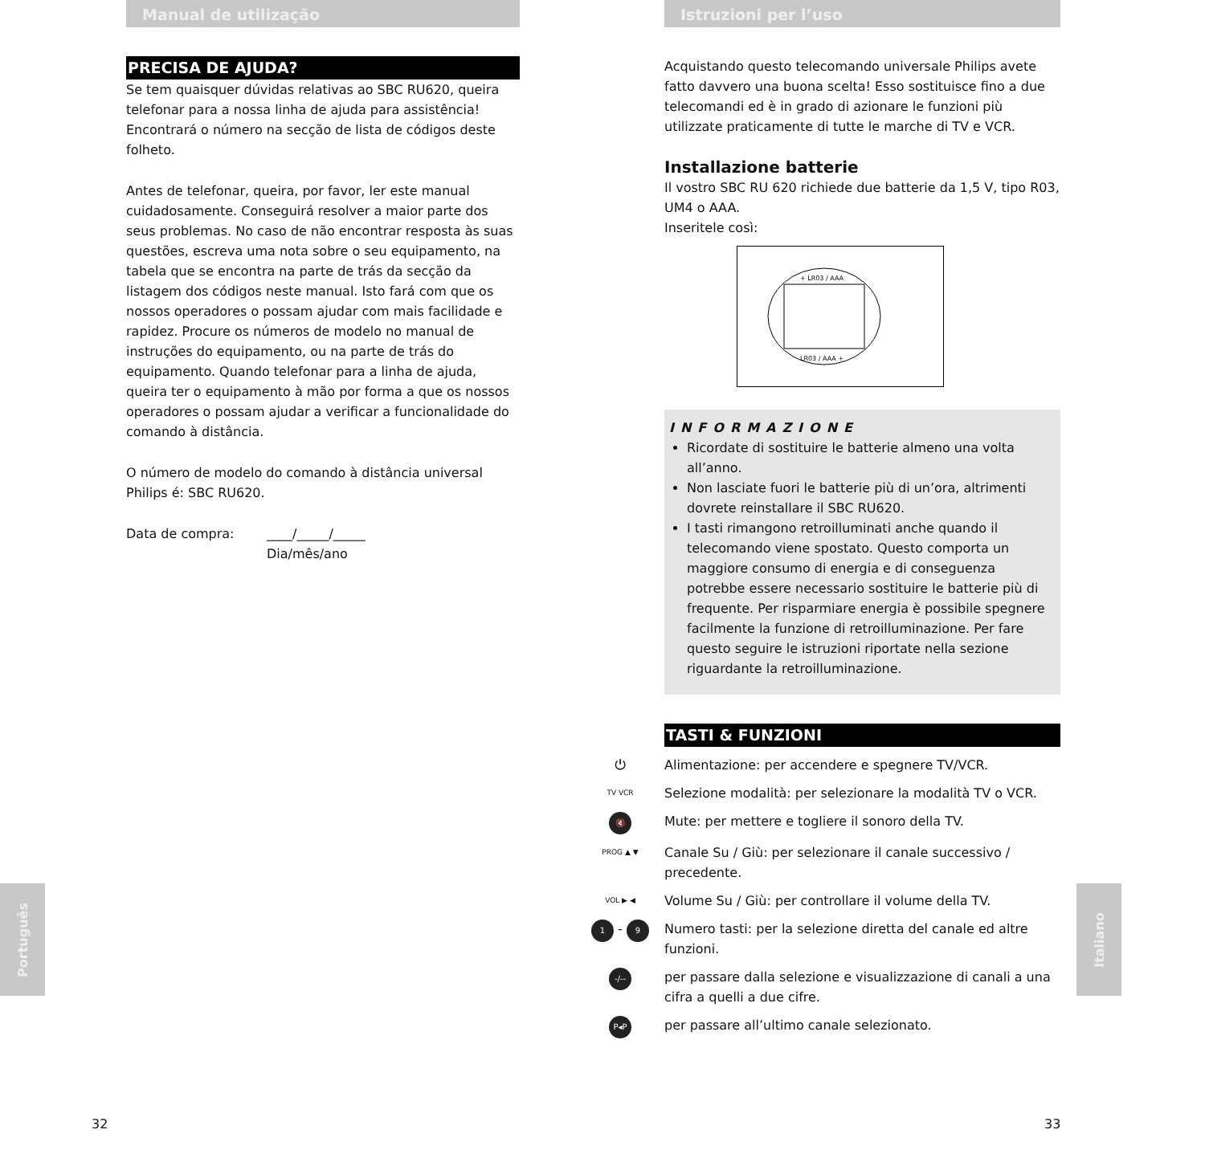Manual de utilização
PRECISA DE AJUDA?
Se tem quaisquer dúvidas relativas ao SBC RU620, queira telefonar para a nossa linha de ajuda para assistência! Encontrará o número na secção de lista de códigos deste folheto.
Antes de telefonar, queira, por favor, ler este manual cuidadosamente. Conseguirá resolver a maior parte dos seus problemas. No caso de não encontrar resposta às suas questões, escreva uma nota sobre o seu equipamento, na tabela que se encontra na parte de trás da secção da listagem dos códigos neste manual. Isto fará com que os nossos operadores o possam ajudar com mais facilidade e rapidez. Procure os números de modelo no manual de instruções do equipamento, ou na parte de trás do equipamento. Quando telefonar para a linha de ajuda, queira ter o equipamento à mão por forma a que os nossos operadores o possam ajudar a verificar a funcionalidade do comando à distância.
O número de modelo do comando à distância universal Philips é: SBC RU620.
Data de compra: ____/_____/_____
Dia/mês/ano
Português
Istruzioni per l’uso
Acquistando questo telecomando universale Philips avete fatto davvero una buona scelta! Esso sostituisce fino a due telecomandi ed è in grado di azionare le funzioni più utilizzate praticamente di tutte le marche di TV e VCR.
Installazione batterie
Il vostro SBC RU 620 richiede due batterie da 1,5 V, tipo R03, UM4 o AAA.
Inseritele così:
+ LR03 / AAA
LR03 / AAA +
INFORMAZIONE
Ricordate di sostituire le batterie almeno una volta all’anno.
Non lasciate fuori le batterie più di un’ora, altrimenti dovrete reinstallare il SBC RU620.
I tasti rimangono retroilluminati anche quando il telecomando viene spostato. Questo comporta un maggiore consumo di energia e di conseguenza potrebbe essere necessario sostituire le batterie più di frequente. Per risparmiare energia è possibile spegnere facilmente la funzione di retroilluminazione. Per fare questo seguire le istruzioni riportate nella sezione riguardante la retroilluminazione.
TASTI & FUNZIONI
⏻ Alimentazione: per accendere e spegnere TV/VCR.
TV VCR Selezione modalità: per selezionare la modalità TV o VCR.
🔇 Mute: per mettere e togliere il sonoro della TV.
PROG ▲ ▼ Canale Su / Giù: per selezionare il canale successivo / precedente.
VOL ▶ ◀ Volume Su / Giù: per controllare il volume della TV.
1 - 9 Numero tasti: per la selezione diretta del canale ed altre funzioni.
-/-- per passare dalla selezione e visualizzazione di canali a una cifra a quelli a due cifre.
P◂P per passare all’ultimo canale selezionato.
Italiano
32 33